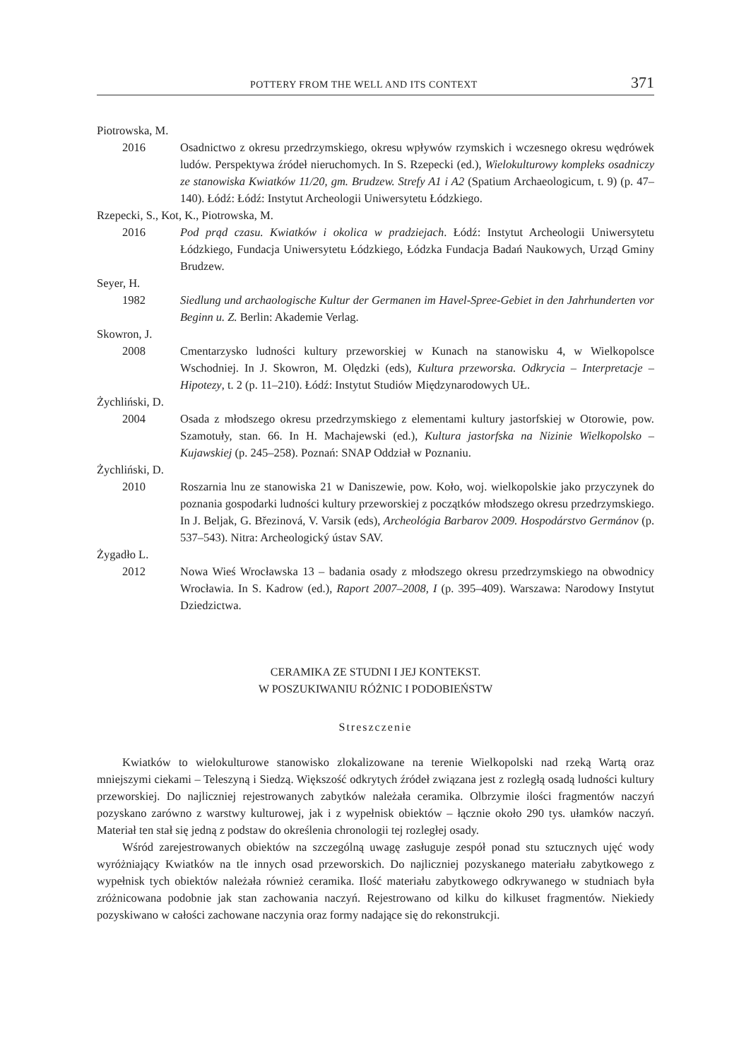POTTERY FROM THE WELL AND ITS CONTEXT 371
Piotrowska, M.
2016 Osadnictwo z okresu przedrzymskiego, okresu wpływów rzymskich i wczesnego okresu wędrówek ludów. Perspektywa źródeł nieruchomych. In S. Rzepecki (ed.), Wielokulturowy kompleks osadniczy ze stanowiska Kwiatków 11/20, gm. Brudzew. Strefy A1 i A2 (Spatium Archaeologicum, t. 9) (p. 47–140). Łódź: Łódź: Instytut Archeologii Uniwersytetu Łódzkiego.
Rzepecki, S., Kot, K., Piotrowska, M.
2016 Pod prąd czasu. Kwiatków i okolica w pradziejach. Łódź: Instytut Archeologii Uniwersytetu Łódzkiego, Fundacja Uniwersytetu Łódzkiego, Łódzka Fundacja Badań Naukowych, Urząd Gminy Brudzew.
Seyer, H.
1982 Siedlung und archaologische Kultur der Germanen im Havel-Spree-Gebiet in den Jahrhunderten vor Beginn u. Z. Berlin: Akademie Verlag.
Skowron, J.
2008 Cmentarzysko ludności kultury przeworskiej w Kunach na stanowisku 4, w Wielkopolsce Wschodniej. In J. Skowron, M. Olędzki (eds), Kultura przeworska. Odkrycia – Interpretacje – Hipotezy, t. 2 (p. 11–210). Łódź: Instytut Studiów Międzynarodowych UŁ.
Żychliński, D.
2004 Osada z młodszego okresu przedrzymskiego z elementami kultury jastorfskiej w Otorowie, pow. Szamotuły, stan. 66. In H. Machajewski (ed.), Kultura jastorfska na Nizinie Wielkopolsko – Kujawskiej (p. 245–258). Poznań: SNAP Oddział w Poznaniu.
Żychliński, D.
2010 Roszarnia lnu ze stanowiska 21 w Daniszewie, pow. Koło, woj. wielkopolskie jako przyczynek do poznania gospodarki ludności kultury przeworskiej z początków młodszego okresu przedrzymskiego. In J. Beljak, G. Březinová, V. Varsik (eds), Archeológia Barbarov 2009. Hospodárstvo Germánov (p. 537–543). Nitra: Archeologický ústav SAV.
Żygadło L.
2012 Nowa Wieś Wrocławska 13 – badania osady z młodszego okresu przedrzymskiego na obwodnicy Wrocławia. In S. Kadrow (ed.), Raport 2007–2008, I (p. 395–409). Warszawa: Narodowy Instytut Dziedzictwa.
CERAMIKA ZE STUDNI I JEJ KONTEKST.
W POSZUKIWANIU RÓŻNIC I PODOBIEŃSTW
Streszczenie
Kwiatków to wielokulturowe stanowisko zlokalizowane na terenie Wielkopolski nad rzeką Wartą oraz mniejszymi ciekami – Teleszyną i Siedzą. Większość odkrytych źródeł związana jest z rozległą osadą ludności kultury przeworskiej. Do najliczniej rejestrowanych zabytków należała ceramika. Olbrzymie ilości fragmentów naczyń pozyskano zarówno z warstwy kulturowej, jak i z wypełnisk obiektów – łącznie około 290 tys. ułamków naczyń. Materiał ten stał się jedną z podstaw do określenia chronologii tej rozległej osady.
Wśród zarejestrowanych obiektów na szczególną uwagę zasługuje zespół ponad stu sztucznych ujęć wody wyróżniający Kwiatków na tle innych osad przeworskich. Do najliczniej pozyskanego materiału zabytkowego z wypełnisk tych obiektów należała również ceramika. Ilość materiału zabytkowego odkrywanego w studniach była zróżnicowana podobnie jak stan zachowania naczyń. Rejestrowano od kilku do kilkuset fragmentów. Niekiedy pozyskiwano w całości zachowane naczynia oraz formy nadające się do rekonstrukcji.